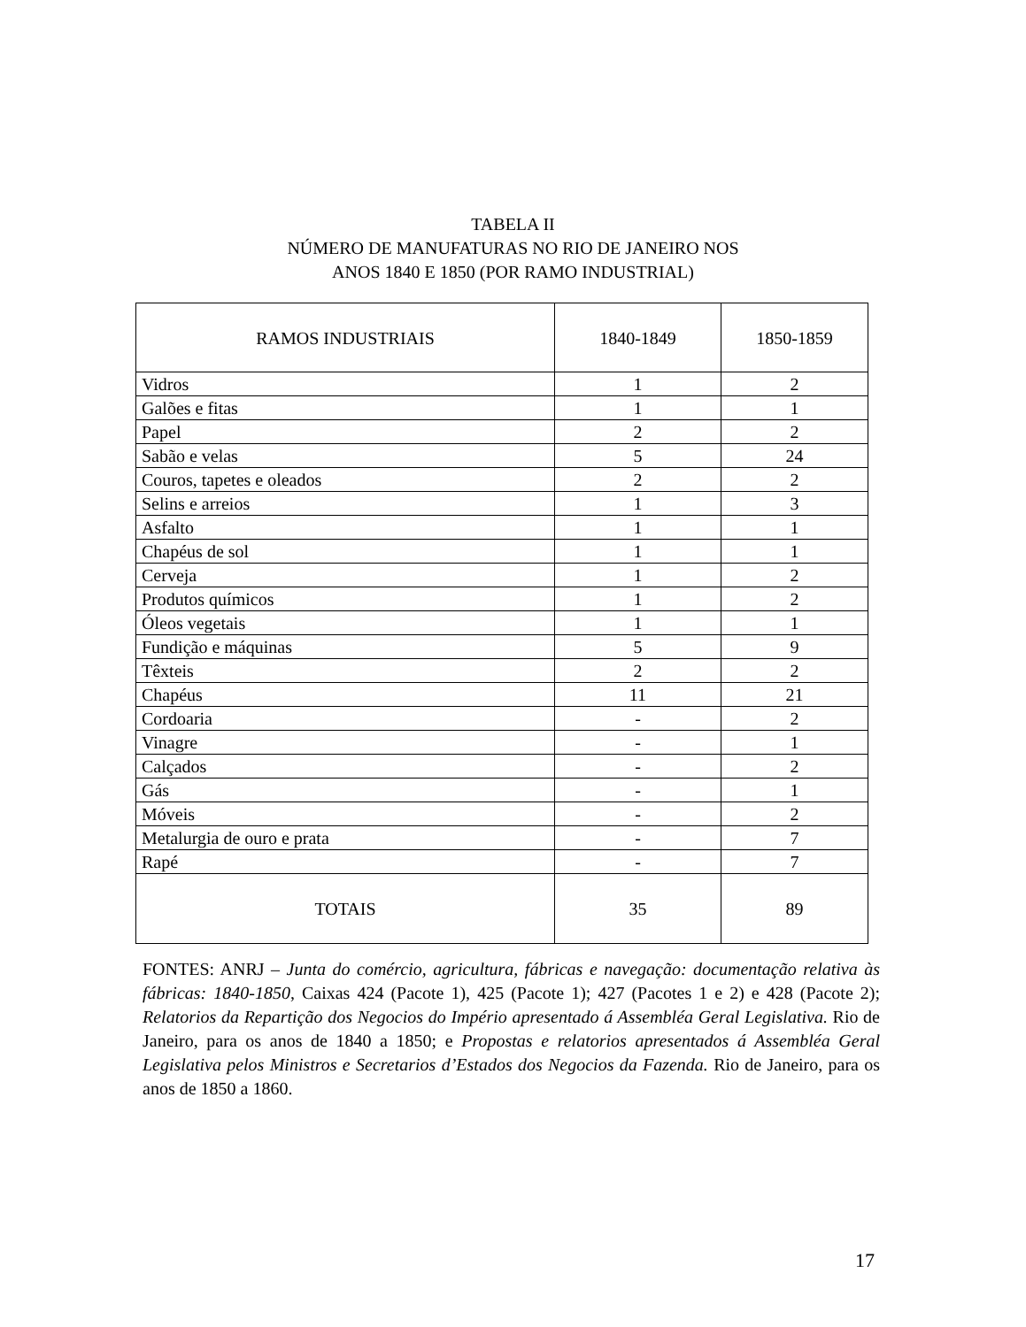TABELA II
NÚMERO DE MANUFATURAS NO RIO DE JANEIRO NOS
ANOS 1840 E 1850 (POR RAMO INDUSTRIAL)
| RAMOS INDUSTRIAIS | 1840-1849 | 1850-1859 |
| --- | --- | --- |
| Vidros | 1 | 2 |
| Galões e fitas | 1 | 1 |
| Papel | 2 | 2 |
| Sabão e velas | 5 | 24 |
| Couros, tapetes e oleados | 2 | 2 |
| Selins e arreios | 1 | 3 |
| Asfalto | 1 | 1 |
| Chapéus de sol | 1 | 1 |
| Cerveja | 1 | 2 |
| Produtos químicos | 1 | 2 |
| Óleos vegetais | 1 | 1 |
| Fundição e máquinas | 5 | 9 |
| Têxteis | 2 | 2 |
| Chapéus | 11 | 21 |
| Cordoaria | - | 2 |
| Vinagre | - | 1 |
| Calçados | - | 2 |
| Gás | - | 1 |
| Móveis | - | 2 |
| Metalurgia de ouro e prata | - | 7 |
| Rapé | - | 7 |
| TOTAIS | 35 | 89 |
FONTES: ANRJ – Junta do comércio, agricultura, fábricas e navegação: documentação relativa às fábricas: 1840-1850, Caixas 424 (Pacote 1), 425 (Pacote 1); 427 (Pacotes 1 e 2) e 428 (Pacote 2); Relatorios da Repartição dos Negocios do Império apresentado á Assembléa Geral Legislativa. Rio de Janeiro, para os anos de 1840 a 1850; e Propostas e relatorios apresentados á Assembléa Geral Legislativa pelos Ministros e Secretarios d’Estados dos Negocios da Fazenda. Rio de Janeiro, para os anos de 1850 a 1860.
17